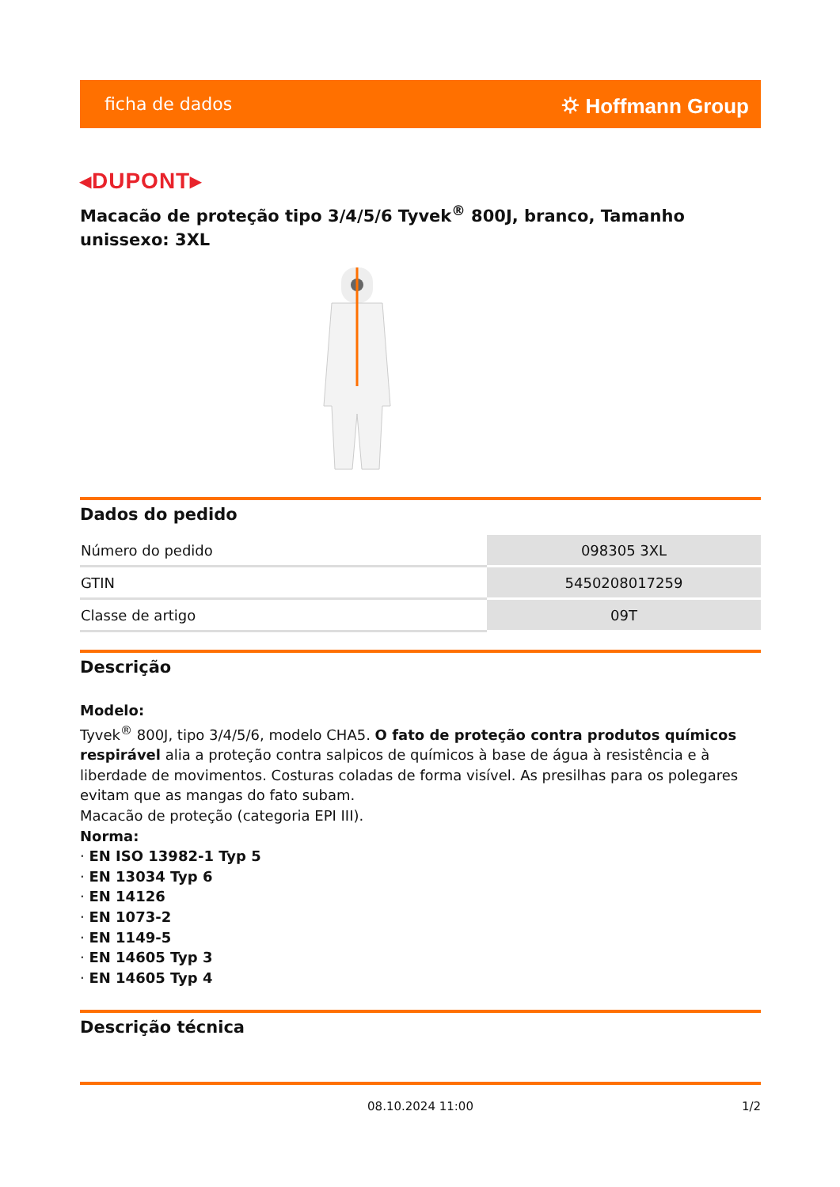ficha de dados ⛭ Hoffmann Group
◂DUPONT▸
Macacão de proteção tipo 3/4/5/6 Tyvek<sup>®</sup> 800J, branco, Tamanho unissexo: 3XL
Dados do pedido
| Número do pedido | 098305 3XL |
| GTIN | 5450208017259 |
| Classe de artigo | 09T |
Descrição
Modelo:
Tyvek<sup>®</sup> 800J, tipo 3/4/5/6, modelo CHA5. O fato de proteção contra produtos químicos respirável alia a proteção contra salpicos de químicos à base de água à resistência e à liberdade de movimentos. Costuras coladas de forma visível. As presilhas para os polegares evitam que as mangas do fato subam.
Macacão de proteção (categoria EPI III).
Norma:
· EN ISO 13982-1 Typ 5
· EN 13034 Typ 6
· EN 14126
· EN 1073-2
· EN 1149-5
· EN 14605 Typ 3
· EN 14605 Typ 4
Descrição técnica
08.10.2024 11:00 1/2